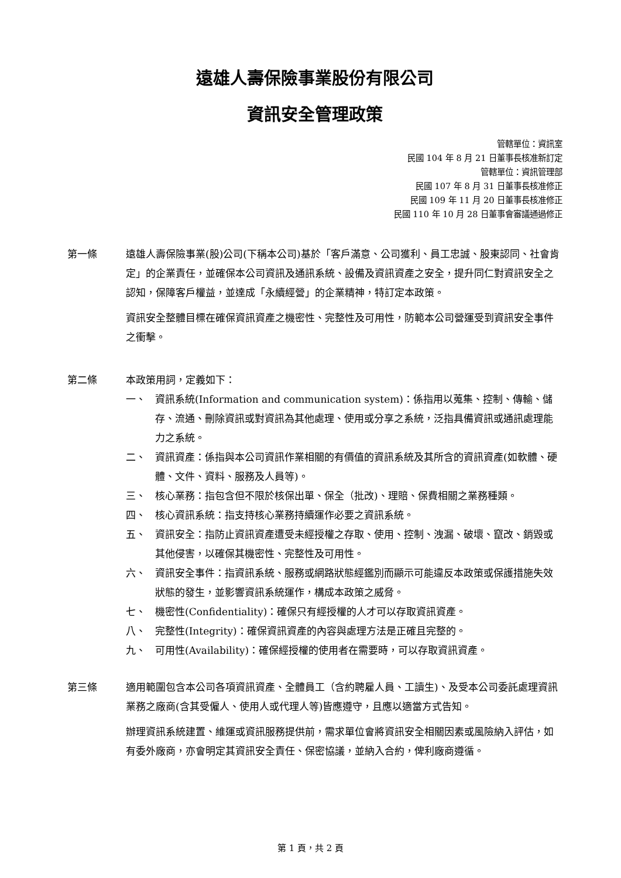遠雄人壽保險事業股份有限公司
資訊安全管理政策
管轄單位：資訊室
民國 104 年 8 月 21 日董事長核准新訂定
管轄單位：資訊管理部
民國 107 年 8 月 31 日董事長核准修正
民國 109 年 11 月 20 日董事長核准修正
民國 110 年 10 月 28 日董事會審議通過修正
第一條 遠雄人壽保險事業(股)公司(下稱本公司)基於「客戶滿意、公司獲利、員工忠誠、股東認同、社會肯定」的企業責任，並確保本公司資訊及通訊系統、設備及資訊資產之安全，提升同仁對資訊安全之認知，保障客戶權益，並達成「永續經營」的企業精神，特訂定本政策。
資訊安全整體目標在確保資訊資產之機密性、完整性及可用性，防範本公司營運受到資訊安全事件之衝擊。
第二條 本政策用詞，定義如下：
一、 資訊系統(Information and communication system)：係指用以蒐集、控制、傳輸、儲存、流通、刪除資訊或對資訊為其他處理、使用或分享之系統，泛指具備資訊或通訊處理能力之系統。
二、 資訊資產：係指與本公司資訊作業相關的有價值的資訊系統及其所含的資訊資產(如軟體、硬體、文件、資料、服務及人員等)。
三、 核心業務：指包含但不限於核保出單、保全（批改)、理賠、保費相關之業務種類。
四、 核心資訊系統：指支持核心業務持續運作必要之資訊系統。
五、 資訊安全：指防止資訊資產遭受未經授權之存取、使用、控制、洩漏、破壞、竄改、銷毀或其他侵害，以確保其機密性、完整性及可用性。
六、 資訊安全事件：指資訊系統、服務或網路狀態經鑑別而顯示可能違反本政策或保護措施失效狀態的發生，並影響資訊系統運作，構成本政策之威脅。
七、 機密性(Confidentiality)：確保只有經授權的人才可以存取資訊資產。
八、 完整性(Integrity)：確保資訊資產的內容與處理方法是正確且完整的。
九、 可用性(Availability)：確保經授權的使用者在需要時，可以存取資訊資產。
第三條 適用範圍包含本公司各項資訊資產、全體員工（含約聘雇人員、工讀生)、及受本公司委託處理資訊業務之廠商(含其受僱人、使用人或代理人等)皆應遵守，且應以適當方式告知。
辦理資訊系統建置、維運或資訊服務提供前，需求單位會將資訊安全相關因素或風險納入評估，如有委外廠商，亦會明定其資訊安全責任、保密協議，並納入合約，俾利廠商遵循。
第 1 頁，共 2 頁